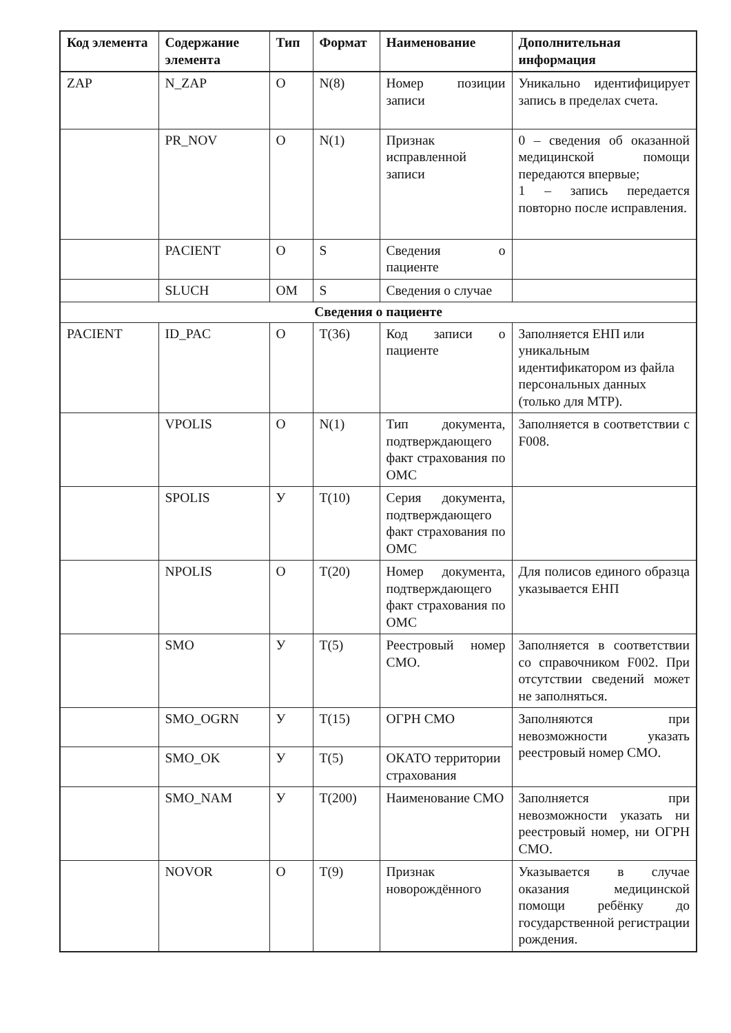| Код элемента | Содержание элемента | Тип | Формат | Наименование | Дополнительная информация |
| --- | --- | --- | --- | --- | --- |
| ZAP | N_ZAP | O | N(8) | Номер позиции записи | Уникально идентифицирует запись в пределах счета. |
| | PR_NOV | O | N(1) | Признак исправленной записи | 0 – сведения об оказанной медицинской помощи передаются впервые; 1 – запись передается повторно после исправления. |
| | PACIENT | O | S | Сведения о пациенте | |
| | SLUCH | OM | S | Сведения о случае | |
| Сведения о пациенте | | | | | |
| PACIENT | ID_PAC | O | T(36) | Код записи о пациенте | Заполняется ЕНП или уникальным идентификатором из файла персональных данных (только для МТР). |
| | VPOLIS | O | N(1) | Тип документа, подтверждающего факт страхования по ОМС | Заполняется в соответствии с F008. |
| | SPOLIS | У | T(10) | Серия документа, подтверждающего факт страхования по ОМС | |
| | NPOLIS | O | T(20) | Номер документа, подтверждающего факт страхования по ОМС | Для полисов единого образца указывается ЕНП |
| | SMO | У | T(5) | Реестровый номер СМО. | Заполняется в соответствии со справочником F002. При отсутствии сведений может не заполняться. |
| | SMO_OGRN | У | T(15) | ОГРН СМО | Заполняются при невозможности указать реестровый номер СМО. |
| | SMO_OK | У | T(5) | ОКАТО территории страхования | |
| | SMO_NAM | У | T(200) | Наименование СМО | Заполняется при невозможности указать ни реестровый номер, ни ОГРН СМО. |
| | NOVOR | O | T(9) | Признак новорождённого | Указывается в случае оказания медицинской помощи ребёнку до государственной регистрации рождения. |